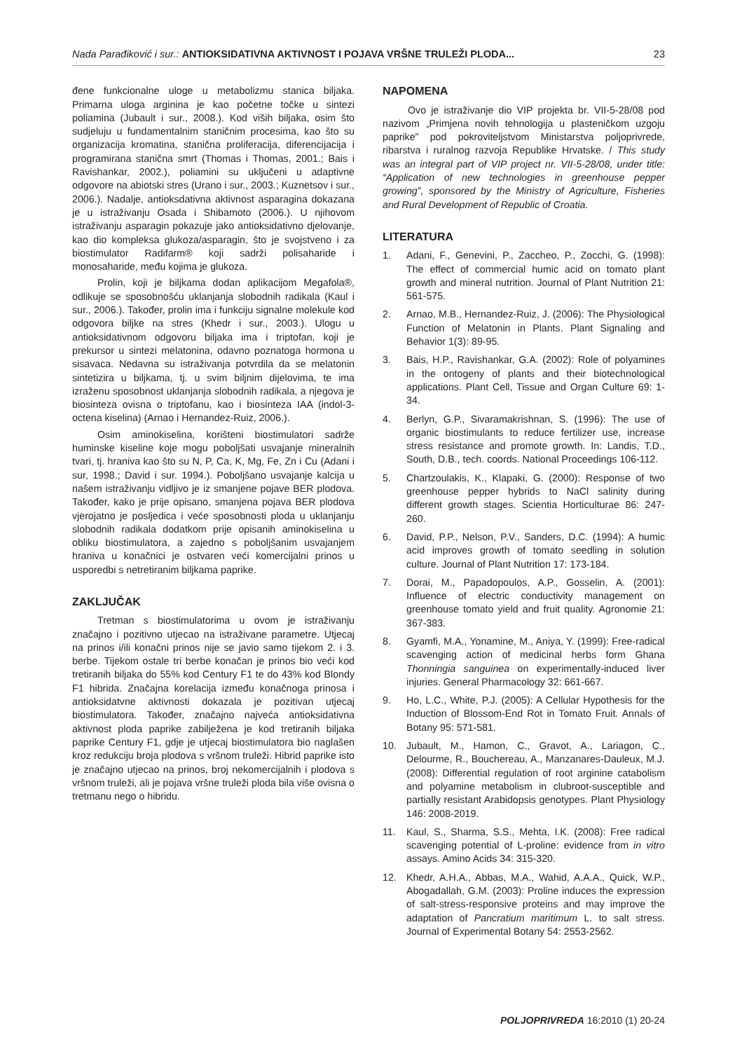Nada Parađiković i sur.: ANTIOKSIDATIVNA AKTIVNOST I POJAVA VRŠNE TRULEŽI PLODA...
23
đene funkcionalne uloge u metabolizmu stanica biljaka. Primarna uloga arginina je kao početne točke u sintezi poliamina (Jubault i sur., 2008.). Kod viših biljaka, osim što sudjeluju u fundamentalnim staničnim procesima, kao što su organizacija kromatina, stanična proliferacija, diferencijacija i programirana stanična smrt (Thomas i Thomas, 2001.; Bais i Ravishankar, 2002.), poliamini su uključeni u adaptivne odgovore na abiotski stres (Urano i sur., 2003.; Kuznetsov i sur., 2006.). Nadalje, antioksdativna aktivnost asparagina dokazana je u istraživanju Osada i Shibamoto (2006.). U njihovom istraživanju asparagin pokazuje jako antioksidativno djelovanje, kao dio kompleksa glukoza/asparagin, što je svojstveno i za biostimulator Radifarm® koji sadrži polisaharide i monosaharide, među kojima je glukoza.
Prolin, koji je biljkama dodan aplikacijom Megafola®, odlikuje se sposobnošću uklanjanja slobodnih radikala (Kaul i sur., 2006.). Također, prolin ima i funkciju signalne molekule kod odgovora biljke na stres (Khedr i sur., 2003.). Ulogu u antioksidativnom odgovoru biljaka ima i triptofan, koji je prekursor u sintezi melatonina, odavno poznatoga hormona u sisavaca. Nedavna su istraživanja potvrdila da se melatonin sintetizira u biljkama, tj. u svim biljnim dijelovima, te ima izraženu sposobnost uklanjanja slobodnih radikala, a njegova je biosinteza ovisna o triptofanu, kao i biosinteza IAA (indol-3-octena kiselina) (Arnao i Hernandez-Ruiz, 2006.).
Osim aminokiselina, korišteni biostimulatori sadrže huminske kiseline koje mogu poboljšati usvajanje mineralnih tvari, tj. hraniva kao što su N, P, Ca, K, Mg, Fe, Zn i Cu (Adani i sur, 1998.; David i sur. 1994.). Poboljšano usvajanje kalcija u našem istraživanju vidljivo je iz smanjene pojave BER plodova. Također, kako je prije opisano, smanjena pojava BER plodova vjerojatno je posljedica i veće sposobnosti ploda u uklanjanju slobodnih radikala dodatkom prije opisanih aminokiselina u obliku biostimulatora, a zajedno s poboljšanim usvajanjem hraniva u konačnici je ostvaren veći komercijalni prinos u usporedbi s netretiranim biljkama paprike.
ZAKLJUČAK
Tretman s biostimulatorima u ovom je istraživanju značajno i pozitivno utjecao na istraživane parametre. Utjecaj na prinos i/ili konačni prinos nije se javio samo tijekom 2. i 3. berbe. Tijekom ostale tri berbe konačan je prinos bio veći kod tretiranih biljaka do 55% kod Century F1 te do 43% kod Blondy F1 hibrida. Značajna korelacija između konačnoga prinosa i antioksidatvne aktivnosti dokazala je pozitivan utjecaj biostimulatora. Također, značajno najveća antioksidativna aktivnost ploda paprike zabilježena je kod tretiranih biljaka paprike Century F1, gdje je utjecaj biostimulatora bio naglašen kroz redukciju broja plodova s vršnom truleži. Hibrid paprike isto je značajno utjecao na prinos, broj nekomercijalnih i plodova s vršnom truleži, ali je pojava vršne truleži ploda bila više ovisna o tretmanu nego o hibridu.
NAPOMENA
Ovo je istraživanje dio VIP projekta br. VII-5-28/08 pod nazivom „Primjena novih tehnologija u plasteničkom uzgoju paprike” pod pokroviteljstvom Ministarstva poljoprivrede, ribarstva i ruralnog razvoja Republike Hrvatske. / This study was an integral part of VIP project nr. VII-5-28/08, under title: “Application of new technologies in greenhouse pepper growing”, sponsored by the Ministry of Agriculture, Fisheries and Rural Development of Republic of Croatia.
LITERATURA
1. Adani, F., Genevini, P., Zaccheo, P., Zocchi, G. (1998): The effect of commercial humic acid on tomato plant growth and mineral nutrition. Journal of Plant Nutrition 21: 561-575.
2. Arnao, M.B., Hernandez-Ruiz, J. (2006): The Physiological Function of Melatonin in Plants. Plant Signaling and Behavior 1(3): 89-95.
3. Bais, H.P., Ravishankar, G.A. (2002): Role of polyamines in the ontogeny of plants and their biotechnological applications. Plant Cell, Tissue and Organ Culture 69: 1-34.
4. Berlyn, G.P., Sivaramakrishnan, S. (1996): The use of organic biostimulants to reduce fertilizer use, increase stress resistance and promote growth. In: Landis, T.D., South, D.B., tech. coords. National Proceedings 106-112.
5. Chartzoulakis, K., Klapaki, G. (2000): Response of two greenhouse pepper hybrids to NaCl salinity during different growth stages. Scientia Horticulturae 86: 247-260.
6. David, P.P., Nelson, P.V., Sanders, D.C. (1994): A humic acid improves growth of tomato seedling in solution culture. Journal of Plant Nutrition 17: 173-184.
7. Dorai, M., Papadopoulos, A.P., Gosselin, A. (2001): Influence of electric conductivity management on greenhouse tomato yield and fruit quality. Agronomie 21: 367-383.
8. Gyamfi, M.A., Yonamine, M., Aniya, Y. (1999): Free-radical scavenging action of medicinal herbs form Ghana Thonningia sanguinea on experimentally-induced liver injuries. General Pharmacology 32: 661-667.
9. Ho, L.C., White, P.J. (2005): A Cellular Hypothesis for the Induction of Blossom-End Rot in Tomato Fruit. Annals of Botany 95: 571-581.
10. Jubault, M., Hamon, C., Gravot, A., Lariagon, C., Delourme, R., Bouchereau, A., Manzanares-Dauleux, M.J. (2008): Differential regulation of root arginine catabolism and polyamine metabolism in clubroot-susceptible and partially resistant Arabidopsis genotypes. Plant Physiology 146: 2008-2019.
11. Kaul, S., Sharma, S.S., Mehta, I.K. (2008): Free radical scavenging potential of L-proline: evidence from in vitro assays. Amino Acids 34: 315-320.
12. Khedr, A.H.A., Abbas, M.A., Wahid, A.A.A., Quick, W.P., Abogadallah, G.M. (2003): Proline induces the expression of salt-stress-responsive proteins and may improve the adaptation of Pancratium maritimum L. to salt stress. Journal of Experimental Botany 54: 2553-2562.
POLJOPRIVREDA 16:2010 (1) 20-24